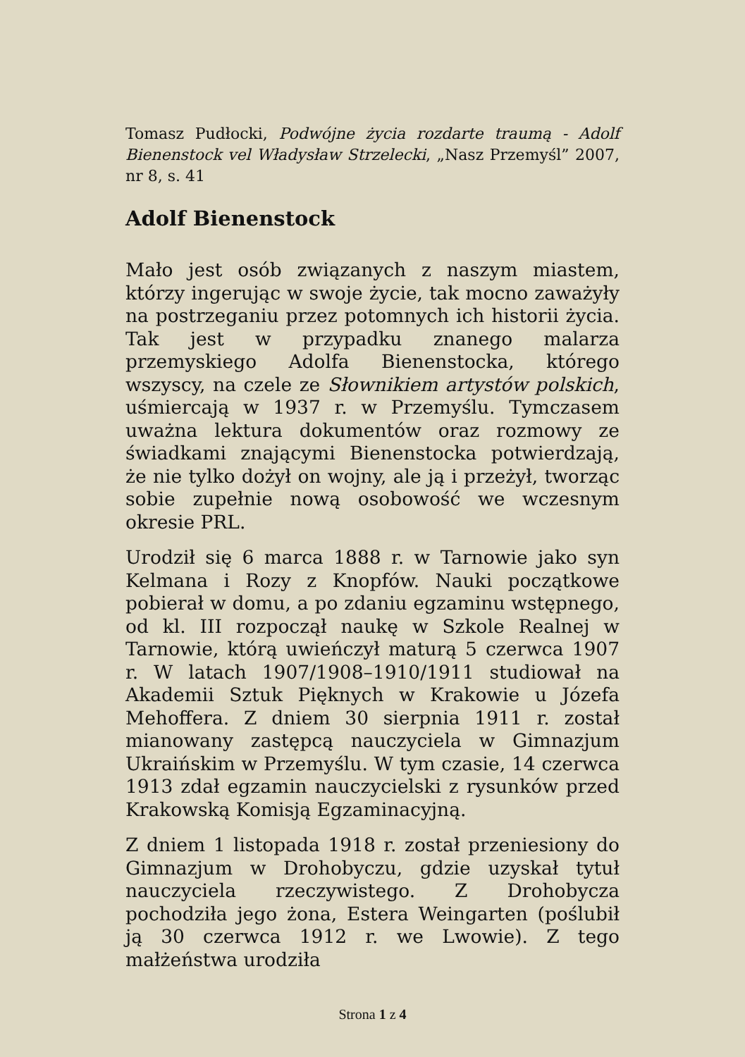Tomasz Pudłocki, Podwójne życia rozdarte traumą - Adolf Bienenstock vel Władysław Strzelecki, „Nasz Przemyśl” 2007, nr 8, s. 41
Adolf Bienenstock
Mało jest osób związanych z naszym miastem, którzy ingerując w swoje życie, tak mocno zaważyły na postrzeganiu przez potomnych ich historii życia. Tak jest w przypadku znanego malarza przemyskiego Adolfa Bienenstocka, którego wszyscy, na czele ze Słownikiem artystów polskich, uśmiercają w 1937 r. w Przemyślu. Tymczasem uważna lektura dokumentów oraz rozmowy ze świadkami znającymi Bienenstocka potwierdzają, że nie tylko dożył on wojny, ale ją i przeżył, tworząc sobie zupełnie nową osobowość we wczesnym okresie PRL.
Urodził się 6 marca 1888 r. w Tarnowie jako syn Kelmana i Rozy z Knopfów. Nauki początkowe pobierał w domu, a po zdaniu egzaminu wstępnego, od kl. III rozpoczął naukę w Szkole Realnej w Tarnowie, którą uwieńczył maturą 5 czerwca 1907 r. W latach 1907/1908–1910/1911 studiował na Akademii Sztuk Pięknych w Krakowie u Józefa Mehoffera. Z dniem 30 sierpnia 1911 r. został mianowany zastępcą nauczyciela w Gimnazjum Ukraińskim w Przemyślu. W tym czasie, 14 czerwca 1913 zdał egzamin nauczycielski z rysunków przed Krakowską Komisją Egzaminacyjną.
Z dniem 1 listopada 1918 r. został przeniesiony do Gimnazjum w Drohobyczu, gdzie uzyskał tytuł nauczyciela rzeczywistego. Z Drohobycza pochodziła jego żona, Estera Weingarten (poślubił ją 30 czerwca 1912 r. we Lwowie). Z tego małżeństwa urodziła
Strona 1 z 4